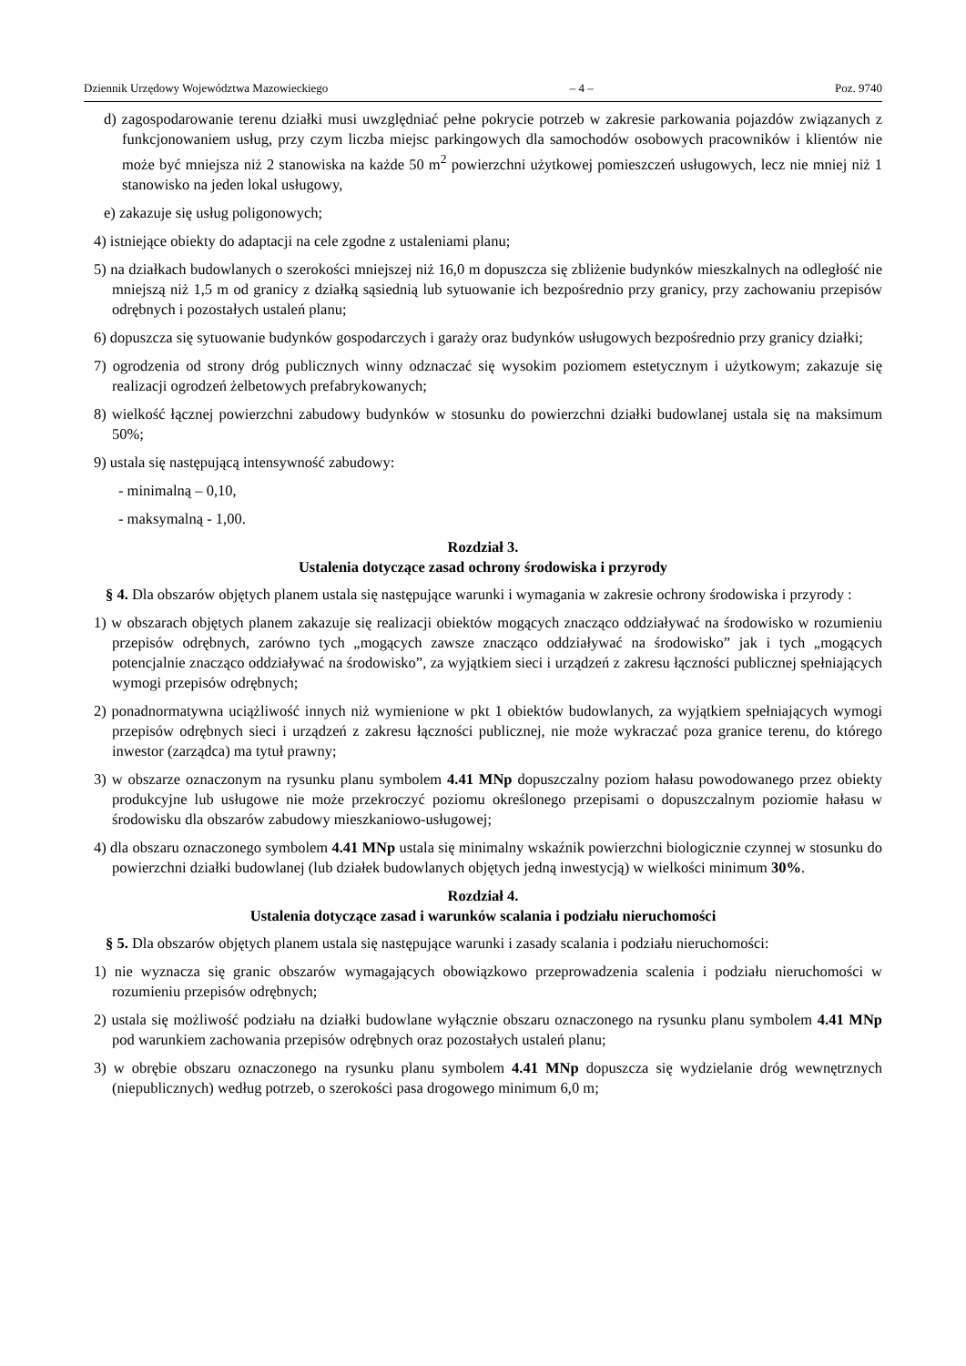Dziennik Urzędowy Województwa Mazowieckiego – 4 – Poz. 9740
d) zagospodarowanie terenu działki musi uwzględniać pełne pokrycie potrzeb w zakresie parkowania pojazdów związanych z funkcjonowaniem usług, przy czym liczba miejsc parkingowych dla samochodów osobowych pracowników i klientów nie może być mniejsza niż 2 stanowiska na każde 50 m<sup>2</sup> powierzchni użytkowej pomieszczeń usługowych, lecz nie mniej niż 1 stanowisko na jeden lokal usługowy,
e) zakazuje się usług poligonowych;
4) istniejące obiekty do adaptacji na cele zgodne z ustaleniami planu;
5) na działkach budowlanych o szerokości mniejszej niż 16,0 m dopuszcza się zbliżenie budynków mieszkalnych na odległość nie mniejszą niż 1,5 m od granicy z działką sąsiednią lub sytuowanie ich bezpośrednio przy granicy, przy zachowaniu przepisów odrębnych i pozostałych ustaleń planu;
6) dopuszcza się sytuowanie budynków gospodarczych i garaży oraz budynków usługowych bezpośrednio przy granicy działki;
7) ogrodzenia od strony dróg publicznych winny odznaczać się wysokim poziomem estetycznym i użytkowym; zakazuje się realizacji ogrodzeń żelbetowych prefabrykowanych;
8) wielkość łącznej powierzchni zabudowy budynków w stosunku do powierzchni działki budowlanej ustala się na maksimum 50%;
9) ustala się następującą intensywność zabudowy:
- minimalną – 0,10,
- maksymalną - 1,00.
Rozdział 3.
Ustalenia dotyczące zasad ochrony środowiska i przyrody
§ 4. Dla obszarów objętych planem ustala się następujące warunki i wymagania w zakresie ochrony środowiska i przyrody :
1) w obszarach objętych planem zakazuje się realizacji obiektów mogących znacząco oddziaływać na środowisko w rozumieniu przepisów odrębnych, zarówno tych „mogących zawsze znacząco oddziaływać na środowisko” jak i tych „mogących potencjalnie znacząco oddziaływać na środowisko”, za wyjątkiem sieci i urządzeń z zakresu łączności publicznej spełniających wymogi przepisów odrębnych;
2) ponadnormatywna uciążliwość innych niż wymienione w pkt 1 obiektów budowlanych, za wyjątkiem spełniających wymogi przepisów odrębnych sieci i urządzeń z zakresu łączności publicznej, nie może wykraczać poza granice terenu, do którego inwestor (zarządca) ma tytuł prawny;
3) w obszarze oznaczonym na rysunku planu symbolem 4.41 MNp dopuszczalny poziom hałasu powodowanego przez obiekty produkcyjne lub usługowe nie może przekroczyć poziomu określonego przepisami o dopuszczalnym poziomie hałasu w środowisku dla obszarów zabudowy mieszkaniowo-usługowej;
4) dla obszaru oznaczonego symbolem 4.41 MNp ustala się minimalny wskaźnik powierzchni biologicznie czynnej w stosunku do powierzchni działki budowlanej (lub działek budowlanych objętych jedną inwestycją) w wielkości minimum 30%.
Rozdział 4.
Ustalenia dotyczące zasad i warunków scalania i podziału nieruchomości
§ 5. Dla obszarów objętych planem ustala się następujące warunki i zasady scalania i podziału nieruchomości:
1) nie wyznacza się granic obszarów wymagających obowiązkowo przeprowadzenia scalenia i podziału nieruchomości w rozumieniu przepisów odrębnych;
2) ustala się możliwość podziału na działki budowlane wyłącznie obszaru oznaczonego na rysunku planu symbolem 4.41 MNp pod warunkiem zachowania przepisów odrębnych oraz pozostałych ustaleń planu;
3) w obrębie obszaru oznaczonego na rysunku planu symbolem 4.41 MNp dopuszcza się wydzielanie dróg wewnętrznych (niepublicznych) według potrzeb, o szerokości pasa drogowego minimum 6,0 m;